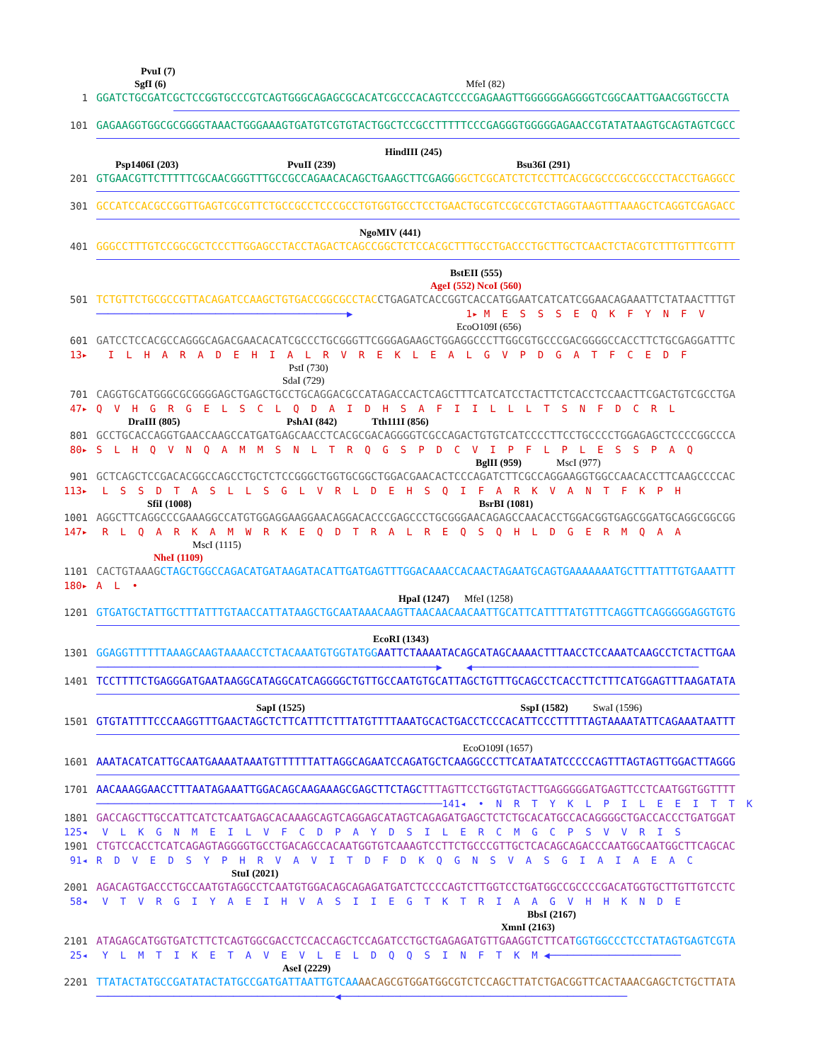PvuI (7)
SgfI (6) MfeI (82)
1 GGATCTGCGATCGCTCCGGTGCCCGTCAGTGGGCAGAGCGCACATCGCCCACAGTCCCCGAGAAGTTGGGGGGAGGGGTCGGCAATTGAACGGTGCCTA
101 GAGAAGGTGGCGCGGGGTAAACTGGGAAAGTGATGTCGTGTACTGGCTCCGCCTTTTTCCCGAGGGTGGGGGAGAACCGTATATAAGTGCAGTAGTCGCC
HindIII (245)
Psp1406I (203) PvuII (239) Bsu36I (291)
201 GTGAACGTTCTTTTTCGCAACGGGTTTGCCGCCAGAACACAGCTGAAGCTTCGAGG GGCTCGCATCTCTCCTTCACGCGCCCGCCGCCCTACCTGAGGCC
301 GCCATCCACGCCGGTTGAGTCGCGTTCTGCCGCCTCCCGCCTGTGGTGCCTCCTGAACTGCGTCCGCCGTCTAGGTAAGTTTAAAGCTCAGGTCGAGACC
NgoMIV (441)
401 GGGCCTTTGTCCGGCGCTCCCTTGGAGCCTACCTAGACTCAGCCGGCTCTCCACGCTTTGCCTGACCCTGCTTGCTCAACTCTACGTCTTTGTTTCGTTT
BstEII (555)
AgeI (552) NcoI (560)
501 TCTGTTCTGCGCCGTTACAGATCCAAGCTGTGACCGGCGCCTAC CTGAGATCACCGGTCACCATGGAATCATCATCGGAACAGAAATTCTATAACTTTGT
──────────────────────────────────────────▶ 1▸ M E S S S E Q K F Y N F V
EcoO109I (656)
601 GATCCTCCACGCCAGGGCAGACGAACACATCGCCCTGCGGGTTCGGGAGAAGCTGGAGGCCCTTGGCGTGCCCGACGGGGCCACCTTCTGCGAGGATTTC
13▸ I L H A R A D E H I A L R V R E K L E A L G V P D G A T F C E D F
PstI (730)
SdaI (729)
701 CAGGTGCATGGGCGCGGGGAGCTGAGCTGCCTGCAGGACGCCATAGACCACTCAGCTTTCATCATCCTACTTCTCACCTCCAACTTCGACTGTCGCCTGA
47▸ Q V H G R G E L S C L Q D A I D H S A F I I L L L T S N F D C R L
DraIII (805) PshAI (842) Tth111I (856)
801 GCCTGCACCAGGTGAACCAAGCCATGATGAGCAACCTCACGCGACAGGGGTCGCCAGACTGTGTCATCCCCTTCCTGCCCCTGGAGAGCTCCCCGGCCCA
80▸ S L H Q V N Q A M M S N L T R Q G S P D C V I P F L P L E S S P A Q
BglII (959) MscI (977)
901 GCTCAGCTCCGACACGGCCAGCCTGCTCTCCGGGCTGGTGCGGCTGGACGAACACTCCCAGATCTTCGCCAGGAAGGTGGCCAACACCTTCAAGCCCCAC
113▸ L S S D T A S L L S G L V R L D E H S Q I F A R K V A N T F K P H
SfiI (1008) BsrBI (1081)
1001 AGGCTTCAGGCCCGAAAGGCCATGTGGAGGAAGGAACAGGACACCCGAGCCCTGCGGGAACAGAGCCAACACCTGGACGGTGAGCGGATGCAGGCGGCGG
147▸ R L Q A R K A M W R K E Q D T R A L R E Q S Q H L D G E R M Q A A
MscI (1115)
NheI (1109)
1101 CACTGTAAAG CTAGCTGGCCAGACATGATAAGATACATTGATGAGTTTGGACAAACCACAACTAGAATGCAGTGAAAAAAATGCTTTATTTGTGAAATTT
180▸ A L •
HpaI (1247) MfeI (1258)
1201 GTGATGCTATTGCTTTATTTGTAACCATTATAAGCTGCAATAAACAAGTTAACAACAACAATTGCATTCATTTTATGTTTCAGGTTCAGGGGGAGGTGTG
EcoRI (1343)
1301 GGAGGTTTTTTAAAGCAAGTAAAACCTCTACAAATGTGGTATGG AATTCTAAAATACAGCATAGCAAAACTTTAACCTCCAAATCAAGCCTCTACTTGAA
─────────────────────────────────────────────────────────▶ ◀──────────────────────────────────────
1401 TCCTTTTCTGAGGGATGAATAAGGCATAGGCATCAGGGGCTGTTGCCAATGTGCATTAGCTGTTTGCAGCCTCACCTTCTTTCATGGAGTTTAAGATATA
SapI (1525) SspI (1582) SwaI (1596)
1501 GTGTATTTTCCCAAGGTTTGAACTAGCTCTTCATTTCTTTATGTTTTAAATGCACTGACCTCCCACATTCCCTTTTTAGTAAAATATTCAGAAATAATTT
EcoO109I (1657)
1601 AAATACATCATTGCAATGAAAATAAATGTTTTTTATTAGGCAGAATCCAGATGCTCAAGGCCCTTCATAATATCCCCCAGTTTAGTAGTTGGACTTAGGG
1701 AACAAAGGAACCTTTAATAGAAATTGGACAGCAAGAAAGCGAGCTTCTAGC TTTAGTTCCTGGTGTACTTGAGGGGGATGAGTTCCTCAATGGTGGTTTT
──────────────────────────────────────────────────────────141◂ • N R T Y K L P I L E E I T T K
1801 GACCAGCTTGCCATTCATCTCAATGAGCACAAAGCAGTCAGGAGCATAGTCAGAGATGAGCTCTCTGCACATGCCACAGGGGCTGACCACCCTGATGGAT
125◂ V L K G N M E I L V F C D P A Y D S I L E R C M G C P S V V R I S
1901 CTGTCCACCTCATCAGAGTAGGGGTGCCTGACAGCCACAATGGTGTCAAAGTCCTTCTGCCCGTTGCTCACAGCAGACCCAATGGCAATGGCTTCAGCAC
91◂ R D V E D S Y P H R V A V I T D F D K Q G N S V A S G I A I A E A C
StuI (2021)
2001 AGACAGTGACCCTGCCAATGTAGGCCTCAATGTGGACAGCAGAGATGATCTCCCCAGTCTTGGTCCTGATGGCCGCCCCGACATGGTGCTTGTTGTCCTC
58◂ V T V R G I Y A E I H V A S I I E G T K T R I A A G V H H K N D E
BbsI (2167)
XmnI (2163)
2101 ATAGAGCATGGTGATCTTCTCAGTGGCGACCTCCACCAGCTCCAGATCCTGCTGAGAGATGTTGAAGGTCTTCAT GGTGGCCCTCCTATAGTGAGTCGTA
25◂ Y L M T I K E T A V E V L E L D Q Q S I N F T K M ◀──────────────────────
AseI (2229)
2201 TTATACTATGCCGATATACTATGCCGATGATTAATTGTCAA AACAGCGTGGATGGCGTCTCCAGCTTATCTGACGGTTCACTAAACGAGCTCTGCTTATA
────────────────────────────────────────◀────────────────────────────────────────────────